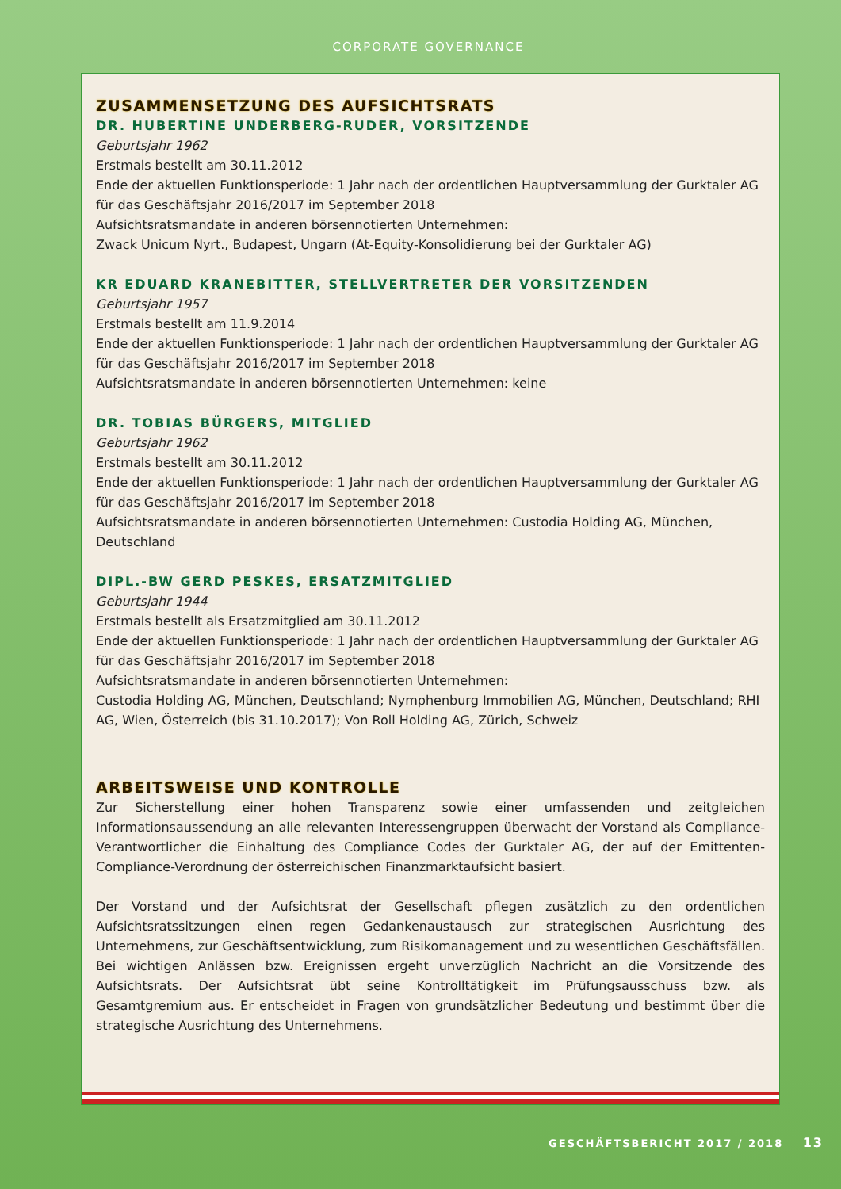CORPORATE GOVERNANCE
ZUSAMMENSETZUNG DES AUFSICHTSRATS
DR. HUBERTINE UNDERBERG-RUDER, VORSITZENDE
Geburtsjahr 1962
Erstmals bestellt am 30.11.2012
Ende der aktuellen Funktionsperiode: 1 Jahr nach der ordentlichen Hauptversammlung der Gurktaler AG für das Geschäftsjahr 2016/2017 im September 2018
Aufsichtsratsmandate in anderen börsennotierten Unternehmen:
Zwack Unicum Nyrt., Budapest, Ungarn (At-Equity-Konsolidierung bei der Gurktaler AG)
KR EDUARD KRANEBITTER, STELLVERTRETER DER VORSITZENDEN
Geburtsjahr 1957
Erstmals bestellt am 11.9.2014
Ende der aktuellen Funktionsperiode: 1 Jahr nach der ordentlichen Hauptversammlung der Gurktaler AG für das Geschäftsjahr 2016/2017 im September 2018
Aufsichtsratsmandate in anderen börsennotierten Unternehmen: keine
DR. TOBIAS BÜRGERS, MITGLIED
Geburtsjahr 1962
Erstmals bestellt am 30.11.2012
Ende der aktuellen Funktionsperiode: 1 Jahr nach der ordentlichen Hauptversammlung der Gurktaler AG für das Geschäftsjahr 2016/2017 im September 2018
Aufsichtsratsmandate in anderen börsennotierten Unternehmen: Custodia Holding AG, München, Deutschland
DIPL.-BW GERD PESKES, ERSATZMITGLIED
Geburtsjahr 1944
Erstmals bestellt als Ersatzmitglied am 30.11.2012
Ende der aktuellen Funktionsperiode: 1 Jahr nach der ordentlichen Hauptversammlung der Gurktaler AG für das Geschäftsjahr 2016/2017 im September 2018
Aufsichtsratsmandate in anderen börsennotierten Unternehmen:
Custodia Holding AG, München, Deutschland; Nymphenburg Immobilien AG, München, Deutschland; RHI AG, Wien, Österreich (bis 31.10.2017); Von Roll Holding AG, Zürich, Schweiz
ARBEITSWEISE UND KONTROLLE
Zur Sicherstellung einer hohen Transparenz sowie einer umfassenden und zeitgleichen Informationsaussendung an alle relevanten Interessengruppen überwacht der Vorstand als Compliance-Verantwortlicher die Einhaltung des Compliance Codes der Gurktaler AG, der auf der Emittenten-Compliance-Verordnung der österreichischen Finanzmarktaufsicht basiert.
Der Vorstand und der Aufsichtsrat der Gesellschaft pflegen zusätzlich zu den ordentlichen Aufsichtsratssitzungen einen regen Gedankenaustausch zur strategischen Ausrichtung des Unternehmens, zur Geschäftsentwicklung, zum Risikomanagement und zu wesentlichen Geschäftsfällen. Bei wichtigen Anlässen bzw. Ereignissen ergeht unverzüglich Nachricht an die Vorsitzende des Aufsichtsrats. Der Aufsichtsrat übt seine Kontrolltätigkeit im Prüfungsausschuss bzw. als Gesamtgremium aus. Er entscheidet in Fragen von grundsätzlicher Bedeutung und bestimmt über die strategische Ausrichtung des Unternehmens.
GESCHÄFTSBERICHT 2017 / 2018 13